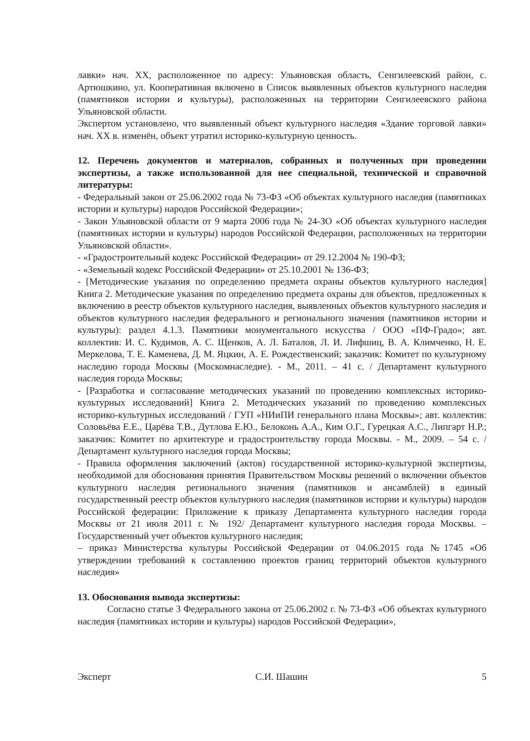лавки» нач. XX, расположенное по адресу: Ульяновская область, Сенгилеевский район, с. Артюшкино, ул. Кооперативная включено в Список выявленных объектов культурного наследия (памятников истории и культуры), расположенных на территории Сенгилеевского района Ульяновской области.
Экспертом установлено, что выявленный объект культурного наследия «Здание торговой лавки» нач. XX в. изменён, объект утратил историко-культурную ценность.
12. Перечень документов и материалов, собранных и полученных при проведении экспертизы, а также использованной для нее специальной, технической и справочной литературы:
- Федеральный закон от 25.06.2002 года № 73-ФЗ «Об объектах культурного наследия (памятниках истории и культуры) народов Российской Федерации»;
- Закон Ульяновской области от 9 марта 2006 года № 24-ЗО «Об объектах культурного наследия (памятниках истории и культуры) народов Российской Федерации, расположенных на территории Ульяновской области».
- «Градостроительный кодекс Российской Федерации» от 29.12.2004 № 190-ФЗ;
- «Земельный кодекс Российской Федерации» от 25.10.2001 № 136-ФЗ;
- [Методические указания по определению предмета охраны объектов культурного наследия] Книга 2. Методические указания по определению предмета охраны для объектов, предложенных к включению в реестр объектов культурного наследия, выявленных объектов культурного наследия и объектов культурного наследия федерального и регионального значения (памятников истории и культуры): раздел 4.1.3. Памятники монументального искусства / ООО «ПФ-Градо»; авт. коллектив: И. С. Кудимов, А. С. Щенков, А. Л. Баталов, Л. И. Лифшиц, В. А. Климченко, Н. Е. Меркелова, Т. Е. Каменева, Д. М. Яцкин, А. Е. Рождественский; заказчик: Комитет по культурному наследию города Москвы (Москомнаследие). - М., 2011. – 41 с. / Департамент культурного наследия города Москвы;
- [Разработка и согласование методических указаний по проведению комплексных историко-культурных исследований] Книга 2. Методических указаний по проведению комплексных историко-культурных исследований / ГУП «НИиПИ генерального плана Москвы»; авт. коллектив: Соловьёва Е.Е., Царёва Т.В., Дутлова Е.Ю., Белоконь А.А., Ким О.Г., Гурецкая А.С., Липгарт Н.Р.; заказчик: Комитет по архитектуре и градостроительству города Москвы. - М., 2009. – 54 с. / Департамент культурного наследия города Москвы;
- Правила оформления заключений (актов) государственной историко-культурной экспертизы, необходимой для обоснования принятия Правительством Москвы решений о включении объектов культурного наследия регионального значения (памятников и ансамблей) в единый государственный реестр объектов культурного наследия (памятников истории и культуры) народов Российской федерации: Приложение к приказу Департамента культурного наследия города Москвы от 21 июля 2011 г. № 192/ Департамент культурного наследия города Москвы. – Государственный учет объектов культурного наследия;
– приказ Министерства культуры Российской Федерации от 04.06.2015 года №1745 «Об утверждении требований к составлению проектов границ территорий объектов культурного наследия»
13. Обоснования вывода экспертизы:
Согласно статье 3 Федерального закона от 25.06.2002 г. № 73-ФЗ «Об объектах культурного наследия (памятниках истории и культуры) народов Российской Федерации»,
Эксперт С.И. Шашин 5